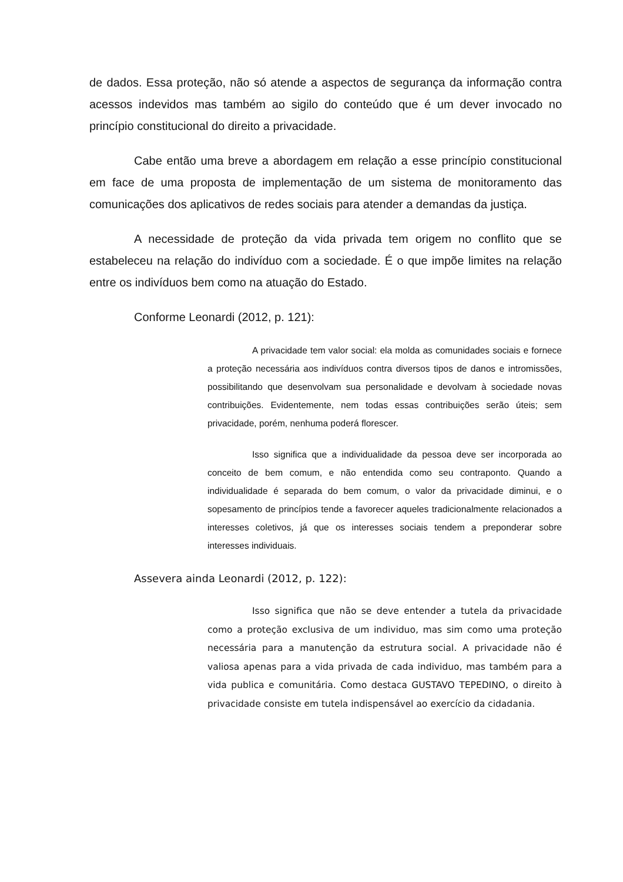de dados. Essa proteção, não só atende a aspectos de segurança da informação contra acessos indevidos mas também ao sigilo do conteúdo que é um dever invocado no princípio constitucional do direito a privacidade.
Cabe então uma breve a abordagem em relação a esse princípio constitucional em face de uma proposta de implementação de um sistema de monitoramento das comunicações dos aplicativos de redes sociais para atender a demandas da justiça.
A necessidade de proteção da vida privada tem origem no conflito que se estabeleceu na relação do indivíduo com a sociedade. É o que impõe limites na relação entre os indivíduos bem como na atuação do Estado.
Conforme Leonardi (2012, p. 121):
A privacidade tem valor social: ela molda as comunidades sociais e fornece a proteção necessária aos indivíduos contra diversos tipos de danos e intromissões, possibilitando que desenvolvam sua personalidade e devolvam à sociedade novas contribuições. Evidentemente, nem todas essas contribuições serão úteis; sem privacidade, porém, nenhuma poderá florescer.
Isso significa que a individualidade da pessoa deve ser incorporada ao conceito de bem comum, e não entendida como seu contraponto. Quando a individualidade é separada do bem comum, o valor da privacidade diminui, e o sopesamento de princípios tende a favorecer aqueles tradicionalmente relacionados a interesses coletivos, já que os interesses sociais tendem a preponderar sobre interesses individuais.
Assevera ainda Leonardi (2012, p. 122):
Isso significa que não se deve entender a tutela da privacidade como a proteção exclusiva de um individuo, mas sim como uma proteção necessária para a manutenção da estrutura social. A privacidade não é valiosa apenas para a vida privada de cada individuo, mas também para a vida publica e comunitária. Como destaca GUSTAVO TEPEDINO, o direito à privacidade consiste em tutela indispensável ao exercício da cidadania.